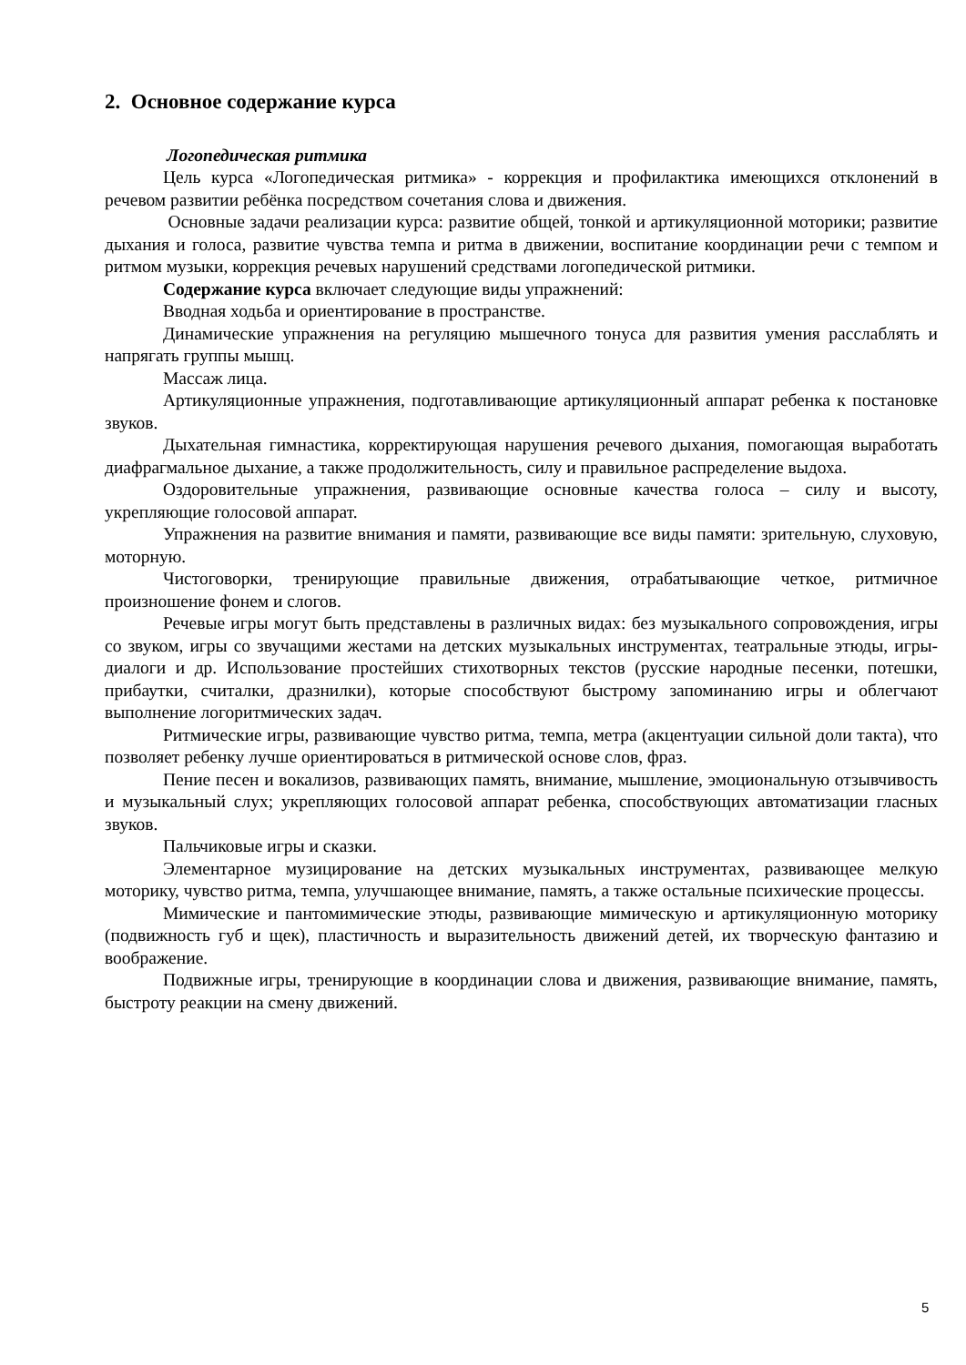2. Основное содержание курса
Логопедическая ритмика
Цель курса «Логопедическая ритмика» - коррекция и профилактика имеющихся отклонений в речевом развитии ребёнка посредством сочетания слова и движения.
Основные задачи реализации курса: развитие общей, тонкой и артикуляционной моторики; развитие дыхания и голоса, развитие чувства темпа и ритма в движении, воспитание координации речи с темпом и ритмом музыки, коррекция речевых нарушений средствами логопедической ритмики.
Содержание курса включает следующие виды упражнений:
Вводная ходьба и ориентирование в пространстве.
Динамические упражнения на регуляцию мышечного тонуса для развития умения расслаблять и напрягать группы мышц.
Массаж лица.
Артикуляционные упражнения, подготавливающие артикуляционный аппарат ребенка к постановке звуков.
Дыхательная гимнастика, корректирующая нарушения речевого дыхания, помогающая выработать диафрагмальное дыхание, а также продолжительность, силу и правильное распределение выдоха.
Оздоровительные упражнения, развивающие основные качества голоса – силу и высоту, укрепляющие голосовой аппарат.
Упражнения на развитие внимания и памяти, развивающие все виды памяти: зрительную, слуховую, моторную.
Чистоговорки, тренирующие правильные движения, отрабатывающие четкое, ритмичное произношение фонем и слогов.
Речевые игры могут быть представлены в различных видах: без музыкального сопровождения, игры со звуком, игры со звучащими жестами на детских музыкальных инструментах, театральные этюды, игры-диалоги и др. Использование простейших стихотворных текстов (русские народные песенки, потешки, прибаутки, считалки, дразнилки), которые способствуют быстрому запоминанию игры и облегчают выполнение логоритмических задач.
Ритмические игры, развивающие чувство ритма, темпа, метра (акцентуации сильной доли такта), что позволяет ребенку лучше ориентироваться в ритмической основе слов, фраз.
Пение песен и вокализов, развивающих память, внимание, мышление, эмоциональную отзывчивость и музыкальный слух; укрепляющих голосовой аппарат ребенка, способствующих автоматизации гласных звуков.
Пальчиковые игры и сказки.
Элементарное музицирование на детских музыкальных инструментах, развивающее мелкую моторику, чувство ритма, темпа, улучшающее внимание, память, а также остальные психические процессы.
Мимические и пантомимические этюды, развивающие мимическую и артикуляционную моторику (подвижность губ и щек), пластичность и выразительность движений детей, их творческую фантазию и воображение.
Подвижные игры, тренирующие в координации слова и движения, развивающие внимание, память, быстроту реакции на смену движений.
5